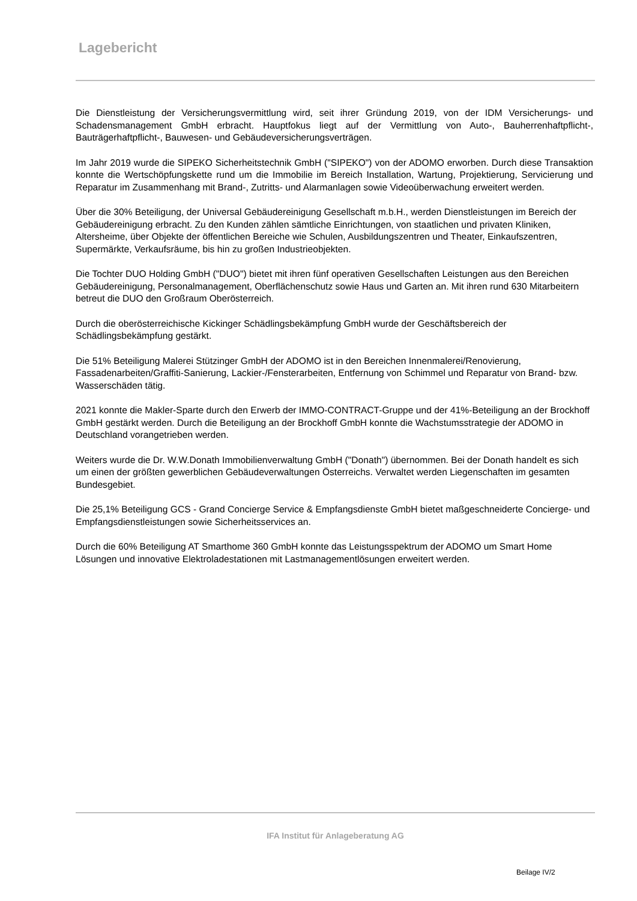Lagebericht
Die Dienstleistung der Versicherungsvermittlung wird, seit ihrer Gründung 2019, von der IDM Versicherungs- und Schadensmanagement GmbH erbracht. Hauptfokus liegt auf der Vermittlung von Auto-, Bauherrenhaftpflicht-, Bauträgerhaftpflicht-, Bauwesen- und Gebäudeversicherungsverträgen.
Im Jahr 2019 wurde die SIPEKO Sicherheitstechnik GmbH ("SIPEKO") von der ADOMO erworben. Durch diese Transaktion konnte die Wertschöpfungskette rund um die Immobilie im Bereich Installation, Wartung, Projektierung, Servicierung und Reparatur im Zusammenhang mit Brand-, Zutritts- und Alarmanlagen sowie Videoüberwachung erweitert werden.
Über die 30% Beteiligung, der Universal Gebäudereinigung Gesellschaft m.b.H., werden Dienstleistungen im Bereich der Gebäudereinigung erbracht. Zu den Kunden zählen sämtliche Einrichtungen, von staatlichen und privaten Kliniken, Altersheime, über Objekte der öffentlichen Bereiche wie Schulen, Ausbildungszentren und Theater, Einkaufszentren, Supermärkte, Verkaufsräume, bis hin zu großen Industrieobjekten.
Die Tochter DUO Holding GmbH ("DUO") bietet mit ihren fünf operativen Gesellschaften Leistungen aus den Bereichen Gebäudereinigung, Personalmanagement, Oberflächenschutz sowie Haus und Garten an. Mit ihren rund 630 Mitarbeitern betreut die DUO den Großraum Oberösterreich.
Durch die oberösterreichische Kickinger Schädlingsbekämpfung GmbH wurde der Geschäftsbereich der Schädlingsbekämpfung gestärkt.
Die 51% Beteiligung Malerei Stützinger GmbH der ADOMO ist in den Bereichen Innenmalerei/Renovierung, Fassadenarbeiten/Graffiti-Sanierung, Lackier-/Fensterarbeiten, Entfernung von Schimmel und Reparatur von Brand- bzw. Wasserschäden tätig.
2021 konnte die Makler-Sparte durch den Erwerb der IMMO-CONTRACT-Gruppe und der 41%-Beteiligung an der Brockhoff GmbH gestärkt werden. Durch die Beteiligung an der Brockhoff GmbH konnte die Wachstumsstrategie der ADOMO in Deutschland vorangetrieben werden.
Weiters wurde die Dr. W.W.Donath Immobilienverwaltung GmbH ("Donath") übernommen. Bei der Donath handelt es sich um einen der größten gewerblichen Gebäudeverwaltungen Österreichs. Verwaltet werden Liegenschaften im gesamten Bundesgebiet.
Die 25,1% Beteiligung GCS - Grand Concierge Service & Empfangsdienste GmbH bietet maßgeschneiderte Concierge- und Empfangsdienstleistungen sowie Sicherheitsservices an.
Durch die 60% Beteiligung AT Smarthome 360 GmbH konnte das Leistungsspektrum der ADOMO um Smart Home Lösungen und innovative Elektroladestationen mit Lastmanagementlösungen erweitert werden.
IFA Institut für Anlageberatung AG
Beilage IV/2